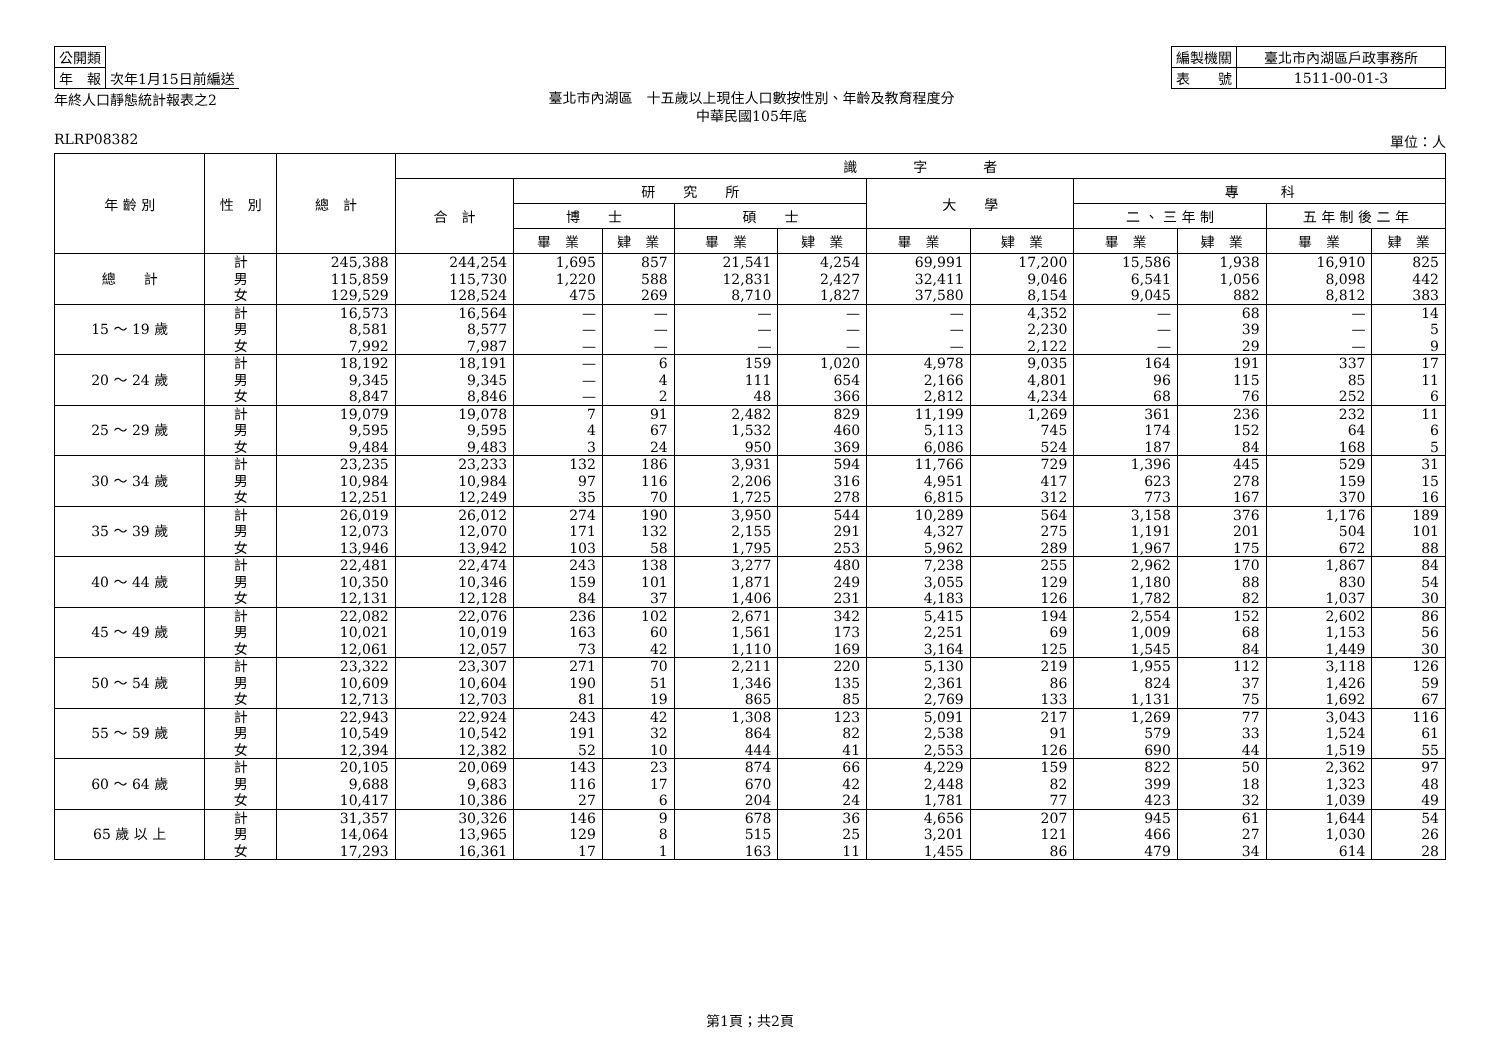| 公開類 | |
| 年 報 | 次年1月15日前編送 |
| 編製機關 | 臺北市內湖區戶政事務所 |
| 表 號 | 1511-00-01-3 |
年終人口靜態統計報表之2
臺北市內湖區　十五歲以上現住人口數按性別、年齡及教育程度分
中華民國105年底
RLRP08382 單位：人
| 年 齡 別 | 性 別 | 總 計 | 識 字 者 | | | | | | | | | | |
| --- | --- | --- | --- | --- | --- | --- | --- | --- | --- | --- | --- | --- | --- |
| | | | 合 計 | 研 究 所 | | | | 大 學 | | 專 科 | | | |
| | | | | 博 士 | | 碩 士 | | | | 二 、 三 年 制 | | 五 年 制 後 二 年 | |
| | | | | 畢 業 | 肄 業 | 畢 業 | 肄 業 | 畢 業 | 肄 業 | 畢 業 | 肄 業 | 畢 業 | 肄 業 |
| 總 計 | 計 男 女 | 245,388 115,859 129,529 | 244,254 115,730 128,524 | 1,695 1,220 475 | 857 588 269 | 21,541 12,831 8,710 | 4,254 2,427 1,827 | 69,991 32,411 37,580 | 17,200 9,046 8,154 | 15,586 6,541 9,045 | 1,938 1,056 882 | 16,910 8,098 8,812 | 825 442 383 |
| 15 ～ 19 歲 | 計 男 女 | 16,573 8,581 7,992 | 16,564 8,577 7,987 | — — — | — — — | — — — | — — — | — — — | 4,352 2,230 2,122 | — — — | 68 39 29 | — — — | 14 5 9 |
| 20 ～ 24 歲 | 計 男 女 | 18,192 9,345 8,847 | 18,191 9,345 8,846 | — — — | 6 4 2 | 159 111 48 | 1,020 654 366 | 4,978 2,166 2,812 | 9,035 4,801 4,234 | 164 96 68 | 191 115 76 | 337 85 252 | 17 11 6 |
| 25 ～ 29 歲 | 計 男 女 | 19,079 9,595 9,484 | 19,078 9,595 9,483 | 7 4 3 | 91 67 24 | 2,482 1,532 950 | 829 460 369 | 11,199 5,113 6,086 | 1,269 745 524 | 361 174 187 | 236 152 84 | 232 64 168 | 11 6 5 |
| 30 ～ 34 歲 | 計 男 女 | 23,235 10,984 12,251 | 23,233 10,984 12,249 | 132 97 35 | 186 116 70 | 3,931 2,206 1,725 | 594 316 278 | 11,766 4,951 6,815 | 729 417 312 | 1,396 623 773 | 445 278 167 | 529 159 370 | 31 15 16 |
| 35 ～ 39 歲 | 計 男 女 | 26,019 12,073 13,946 | 26,012 12,070 13,942 | 274 171 103 | 190 132 58 | 3,950 2,155 1,795 | 544 291 253 | 10,289 4,327 5,962 | 564 275 289 | 3,158 1,191 1,967 | 376 201 175 | 1,176 504 672 | 189 101 88 |
| 40 ～ 44 歲 | 計 男 女 | 22,481 10,350 12,131 | 22,474 10,346 12,128 | 243 159 84 | 138 101 37 | 3,277 1,871 1,406 | 480 249 231 | 7,238 3,055 4,183 | 255 129 126 | 2,962 1,180 1,782 | 170 88 82 | 1,867 830 1,037 | 84 54 30 |
| 45 ～ 49 歲 | 計 男 女 | 22,082 10,021 12,061 | 22,076 10,019 12,057 | 236 163 73 | 102 60 42 | 2,671 1,561 1,110 | 342 173 169 | 5,415 2,251 3,164 | 194 69 125 | 2,554 1,009 1,545 | 152 68 84 | 2,602 1,153 1,449 | 86 56 30 |
| 50 ～ 54 歲 | 計 男 女 | 23,322 10,609 12,713 | 23,307 10,604 12,703 | 271 190 81 | 70 51 19 | 2,211 1,346 865 | 220 135 85 | 5,130 2,361 2,769 | 219 86 133 | 1,955 824 1,131 | 112 37 75 | 3,118 1,426 1,692 | 126 59 67 |
| 55 ～ 59 歲 | 計 男 女 | 22,943 10,549 12,394 | 22,924 10,542 12,382 | 243 191 52 | 42 32 10 | 1,308 864 444 | 123 82 41 | 5,091 2,538 2,553 | 217 91 126 | 1,269 579 690 | 77 33 44 | 3,043 1,524 1,519 | 116 61 55 |
| 60 ～ 64 歲 | 計 男 女 | 20,105 9,688 10,417 | 20,069 9,683 10,386 | 143 116 27 | 23 17 6 | 874 670 204 | 66 42 24 | 4,229 2,448 1,781 | 159 82 77 | 822 399 423 | 50 18 32 | 2,362 1,323 1,039 | 97 48 49 |
| 65 歲 以 上 | 計 男 女 | 31,357 14,064 17,293 | 30,326 13,965 16,361 | 146 129 17 | 9 8 1 | 678 515 163 | 36 25 11 | 4,656 3,201 1,455 | 207 121 86 | 945 466 479 | 61 27 34 | 1,644 1,030 614 | 54 26 28 |
第1頁；共2頁